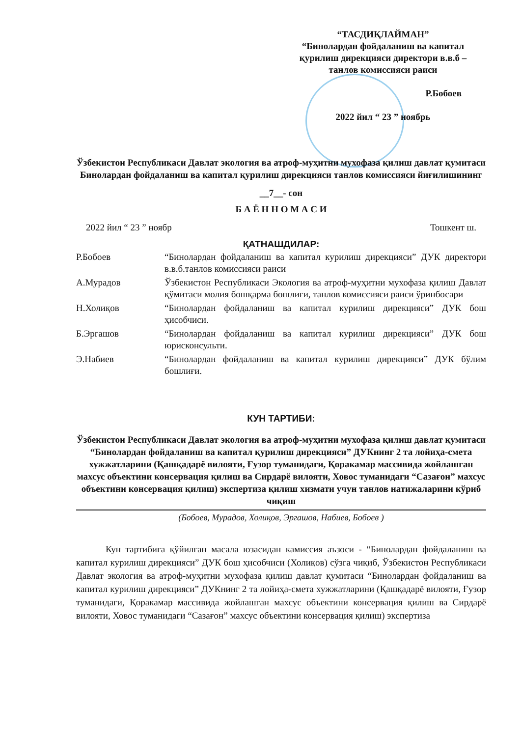“ТАСДИҚЛАЙМАН”
“Бинолардан фойдаланиш ва капитал қурилиш дирекцияси директори в.в.б – танлов комиссияси раиси
Р.Бобоев
2022 йил “ 23 ” ноябрь
Ўзбекистон Республикаси Давлат экология ва атроф-муҳитни мухофаза қилиш давлат қумитаси Бинолардан фойдаланиш ва капитал қурилиш дирекцияси танлов комиссияси йиғилишининг
__7__- сон
Б А Ё Н Н О М А С И
2022 йил “ 23 ” ноябр Тошкент ш.
ҚАТНАШДИЛАР:
| Р.Бобоев | “Бинолардан фойдаланиш ва капитал курилиш дирекцияси” ДУК директори в.в.б.танлов комиссияси раиси |
| А.Мурадов | Ўзбекистон Республикаси Экология ва атроф-муҳитни мухофаза қилиш Давлат қўмитаси молия бошқарма бошлиғи, танлов комиссияси раиси ўринбосари |
| Н.Холиқов | “Бинолардан фойдаланиш ва капитал курилиш дирекцияси” ДУК бош ҳисобчиси. |
| Б.Эргашов | “Бинолардан фойдаланиш ва капитал курилиш дирекцияси” ДУК бош юрисконсульти. |
| Э.Набиев | “Бинолардан фойдаланиш ва капитал курилиш дирекцияси” ДУК бўлим бошлиғи. |
КУН ТАРТИБИ:
Ўзбекистон Республикаси Давлат экология ва атроф-муҳитни мухофаза қилиш давлат қумитаси “Бинолардан фойдаланиш ва капитал қурилиш дирекцияси” ДУКнинг 2 та лойиҳа-смета хужжатларини (Қашқадарё вилояти, Ғузор туманидаги, Қоракамар массивида жойлашган махсус объектини консервация қилиш ва Сирдарё вилояти, Ховос туманидаги “Сазағон” махсус объектини консервация қилиш) экспертиза қилиш хизмати учун танлов натижаларини кўриб чиқиш
(Бобоев, Мурадов, Холиқов, Эргашов, Набиев, Бобоев )
Кун тартибига қўйилган масала юзасидан камиссия аъзоси - “Бинолардан фойдаланиш ва капитал курилиш дирекцияси” ДУК бош ҳисобчиси (Холиқов) сўзга чиқиб, Ўзбекистон Республикаси Давлат экология ва атроф-муҳитни мухофаза қилиш давлат қумитаси “Бинолардан фойдаланиш ва капитал курилиш дирекцияси” ДУКнинг 2 та лойиҳа-смета хужжатларини (Қашқадарё вилояти, Ғузор туманидаги, Қоракамар массивида жойлашган махсус объектини консервация қилиш ва Сирдарё вилояти, Ховос туманидаги “Сазағон” махсус объектини консервация қилиш) экспертиза